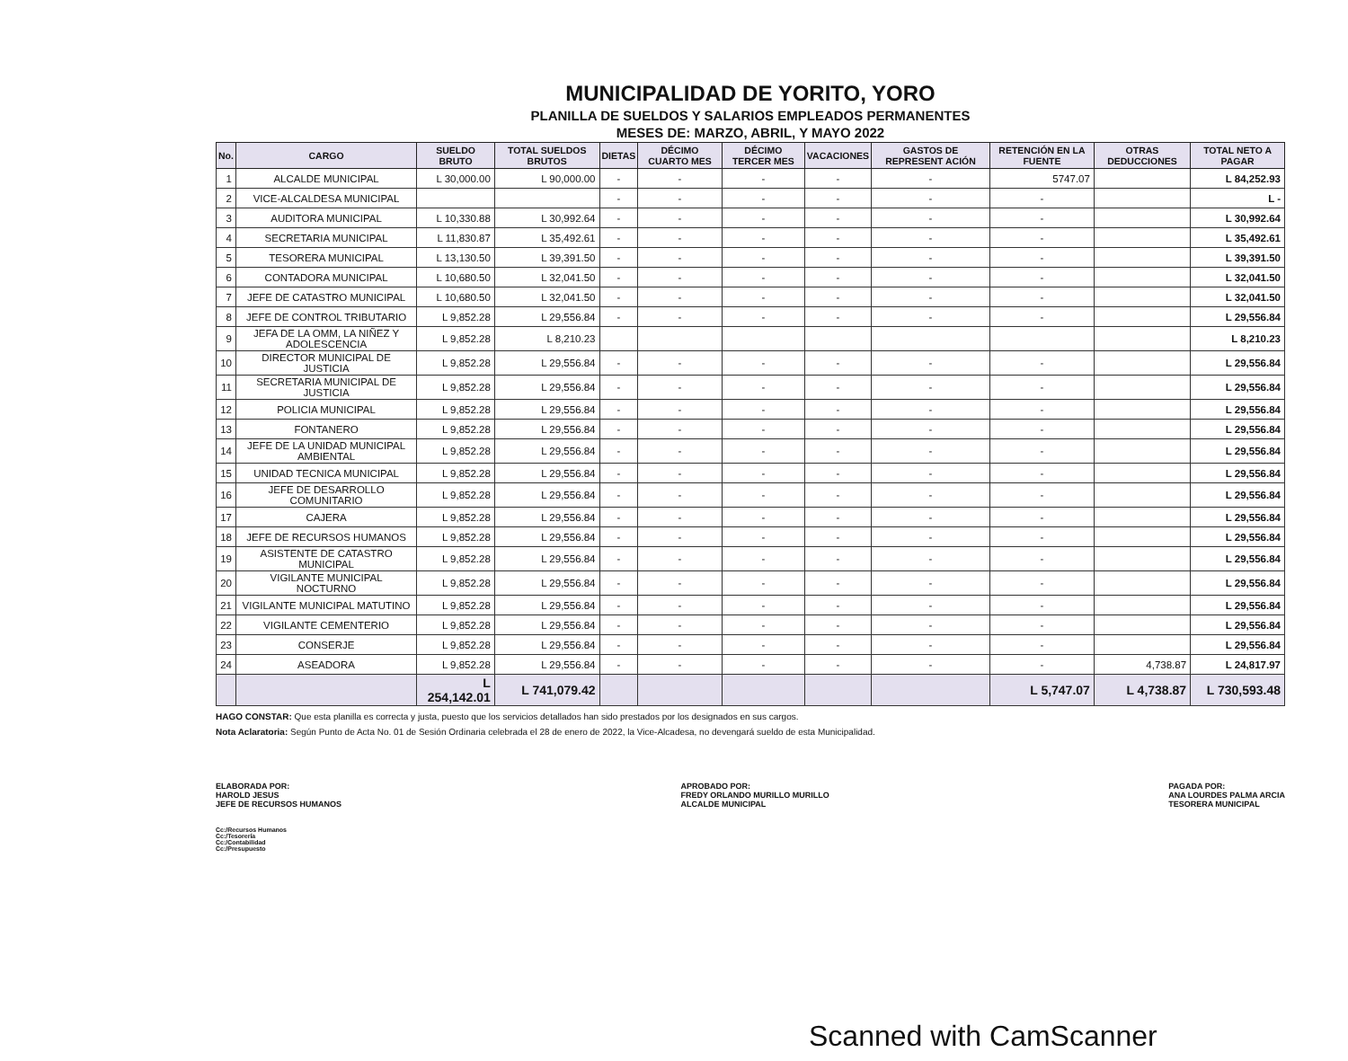MUNICIPALIDAD DE YORITO, YORO
PLANILLA DE SUELDOS Y SALARIOS EMPLEADOS PERMANENTES
MESES DE: MARZO, ABRIL, Y MAYO 2022
| No. | CARGO | SUELDO BRUTO | TOTAL SUELDOS BRUTOS | DIETAS | DÉCIMO CUARTO MES | DÉCIMO TERCER MES | VACACIONES | GASTOS DE REPRESENT ACIÓN | RETENCIÓN EN LA FUENTE | OTRAS DEDUCCIONES | TOTAL NETO A PAGAR |
| --- | --- | --- | --- | --- | --- | --- | --- | --- | --- | --- | --- |
| 1 | ALCALDE MUNICIPAL | L 30,000.00 | L 90,000.00 | - | - | - | - | - | 5747.07 | | L 84,252.93 |
| 2 | VICE-ALCALDESA MUNICIPAL | | | - | - | - | - | - | - | | L - |
| 3 | AUDITORA MUNICIPAL | L 10,330.88 | L 30,992.64 | - | - | - | - | - | - | | L 30,992.64 |
| 4 | SECRETARIA MUNICIPAL | L 11,830.87 | L 35,492.61 | - | - | - | - | - | - | | L 35,492.61 |
| 5 | TESORERA MUNICIPAL | L 13,130.50 | L 39,391.50 | - | - | - | - | - | - | | L 39,391.50 |
| 6 | CONTADORA MUNICIPAL | L 10,680.50 | L 32,041.50 | - | - | - | - | - | - | | L 32,041.50 |
| 7 | JEFE DE CATASTRO MUNICIPAL | L 10,680.50 | L 32,041.50 | - | - | - | - | - | - | | L 32,041.50 |
| 8 | JEFE DE CONTROL TRIBUTARIO | L 9,852.28 | L 29,556.84 | - | - | - | - | - | - | | L 29,556.84 |
| 9 | JEFA DE LA OMM, LA NIÑEZ Y ADOLESCENCIA | L 9,852.28 | L 8,210.23 | | | | | | | | L 8,210.23 |
| 10 | DIRECTOR MUNICIPAL DE JUSTICIA | L 9,852.28 | L 29,556.84 | - | - | - | - | - | - | | L 29,556.84 |
| 11 | SECRETARIA MUNICIPAL DE JUSTICIA | L 9,852.28 | L 29,556.84 | - | - | - | - | - | - | | L 29,556.84 |
| 12 | POLICIA MUNICIPAL | L 9,852.28 | L 29,556.84 | - | - | - | - | - | - | | L 29,556.84 |
| 13 | FONTANERO | L 9,852.28 | L 29,556.84 | - | - | - | - | - | - | | L 29,556.84 |
| 14 | JEFE DE LA UNIDAD MUNICIPAL AMBIENTAL | L 9,852.28 | L 29,556.84 | - | - | - | - | - | - | | L 29,556.84 |
| 15 | UNIDAD TECNICA MUNICIPAL | L 9,852.28 | L 29,556.84 | - | - | - | - | - | - | | L 29,556.84 |
| 16 | JEFE DE DESARROLLO COMUNITARIO | L 9,852.28 | L 29,556.84 | - | - | - | - | - | - | | L 29,556.84 |
| 17 | CAJERA | L 9,852.28 | L 29,556.84 | - | - | - | - | - | - | | L 29,556.84 |
| 18 | JEFE DE RECURSOS HUMANOS | L 9,852.28 | L 29,556.84 | - | - | - | - | - | - | | L 29,556.84 |
| 19 | ASISTENTE DE CATASTRO MUNICIPAL | L 9,852.28 | L 29,556.84 | - | - | - | - | - | - | | L 29,556.84 |
| 20 | VIGILANTE MUNICIPAL NOCTURNO | L 9,852.28 | L 29,556.84 | - | - | - | - | - | - | | L 29,556.84 |
| 21 | VIGILANTE MUNICIPAL MATUTINO | L 9,852.28 | L 29,556.84 | - | - | - | - | - | - | | L 29,556.84 |
| 22 | VIGILANTE CEMENTERIO | L 9,852.28 | L 29,556.84 | - | - | - | - | - | - | | L 29,556.84 |
| 23 | CONSERJE | L 9,852.28 | L 29,556.84 | - | - | - | - | - | - | | L 29,556.84 |
| 24 | ASEADORA | L 9,852.28 | L 29,556.84 | - | - | - | - | - | - | 4,738.87 | L 24,817.97 |
| | | L 254,142.01 | L 741,079.42 | | | | | | L 5,747.07 | L 4,738.87 | L 730,593.48 |
HAGO CONSTAR: Que esta planilla es correcta y justa, puesto que los servicios detallados han sido prestados por los designados en sus cargos.
Nota Aclaratoria: Según Punto de Acta No. 01 de Sesión Ordinaria celebrada el 28 de enero de 2022, la Vice-Alcadesa, no devengará sueldo de esta Municipalidad.
ELABORADA POR:
HAROLD JESUS
JEFE DE RECURSOS HUMANOS
APROBADO POR:
FREDY ORLANDO MURILLO MURILLO
ALCALDE MUNICIPAL
PAGADA POR:
ANA LOURDES PALMA ARCIA
TESORERA MUNICIPAL
Cc:/Recursos Humanos
Cc:/Tesorería
Cc:/Contabilidad
Cc:/Presupuesto
Scanned with CamScanner